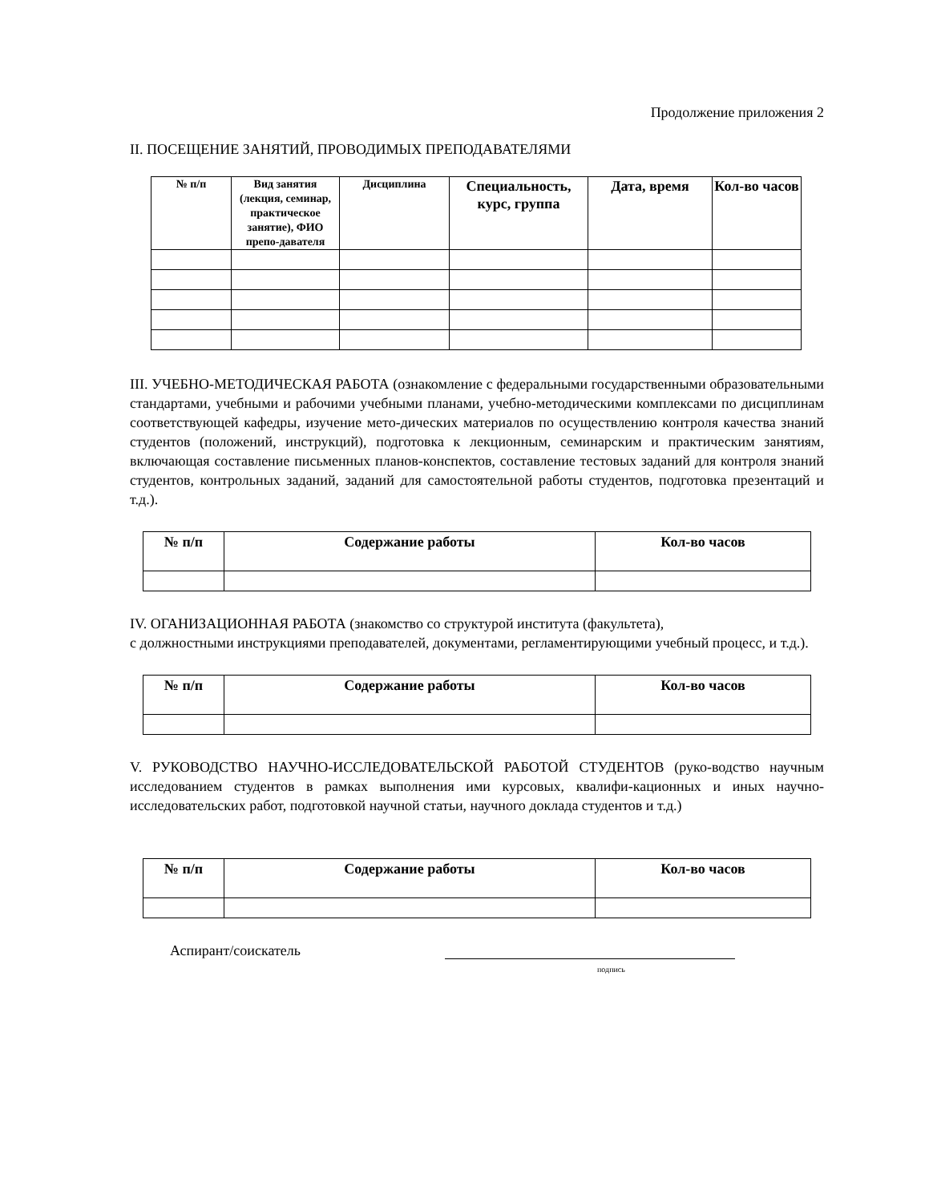Продолжение приложения 2
II. ПОСЕЩЕНИЕ ЗАНЯТИЙ, ПРОВОДИМЫХ ПРЕПОДАВАТЕЛЯМИ
| № п/п | Вид занятия (лекция, семинар, практическое занятие), ФИО препо-давателя | Дисциплина | Специальность, курс, группа | Дата, время | Кол-во часов |
| --- | --- | --- | --- | --- | --- |
III. УЧЕБНО-МЕТОДИЧЕСКАЯ РАБОТА (ознакомление с федеральными государственными образовательными стандартами, учебными и рабочими учебными планами, учебно-методическими комплексами по дисциплинам соответствующей кафедры, изучение мето-дических материалов по осуществлению контроля качества знаний студентов (положений, инструкций), подготовка к лекционным, семинарским и практическим занятиям, включающая составление письменных планов-конспектов, составление тестовых заданий для контроля знаний студентов, контрольных заданий, заданий для самостоятельной работы студентов, подготовка презентаций и т.д.).
| № п/п | Содержание работы | Кол-во часов |
| --- | --- | --- |
IV. ОГАНИЗАЦИОННАЯ РАБОТА (знакомство со структурой института (факультета),
с должностными инструкциями преподавателей, документами, регламентирующими учебный процесс, и т.д.).
| № п/п | Содержание работы | Кол-во часов |
| --- | --- | --- |
V. РУКОВОДСТВО НАУЧНО-ИССЛЕДОВАТЕЛЬСКОЙ РАБОТОЙ СТУДЕНТОВ (руко-водство научным исследованием студентов в рамках выполнения ими курсовых, квалифи-кационных и иных научно-исследовательских работ, подготовкой научной статьи, научного доклада студентов и т.д.)
| № п/п | Содержание работы | Кол-во часов |
| --- | --- | --- |
Аспирант/соискатель
подпись